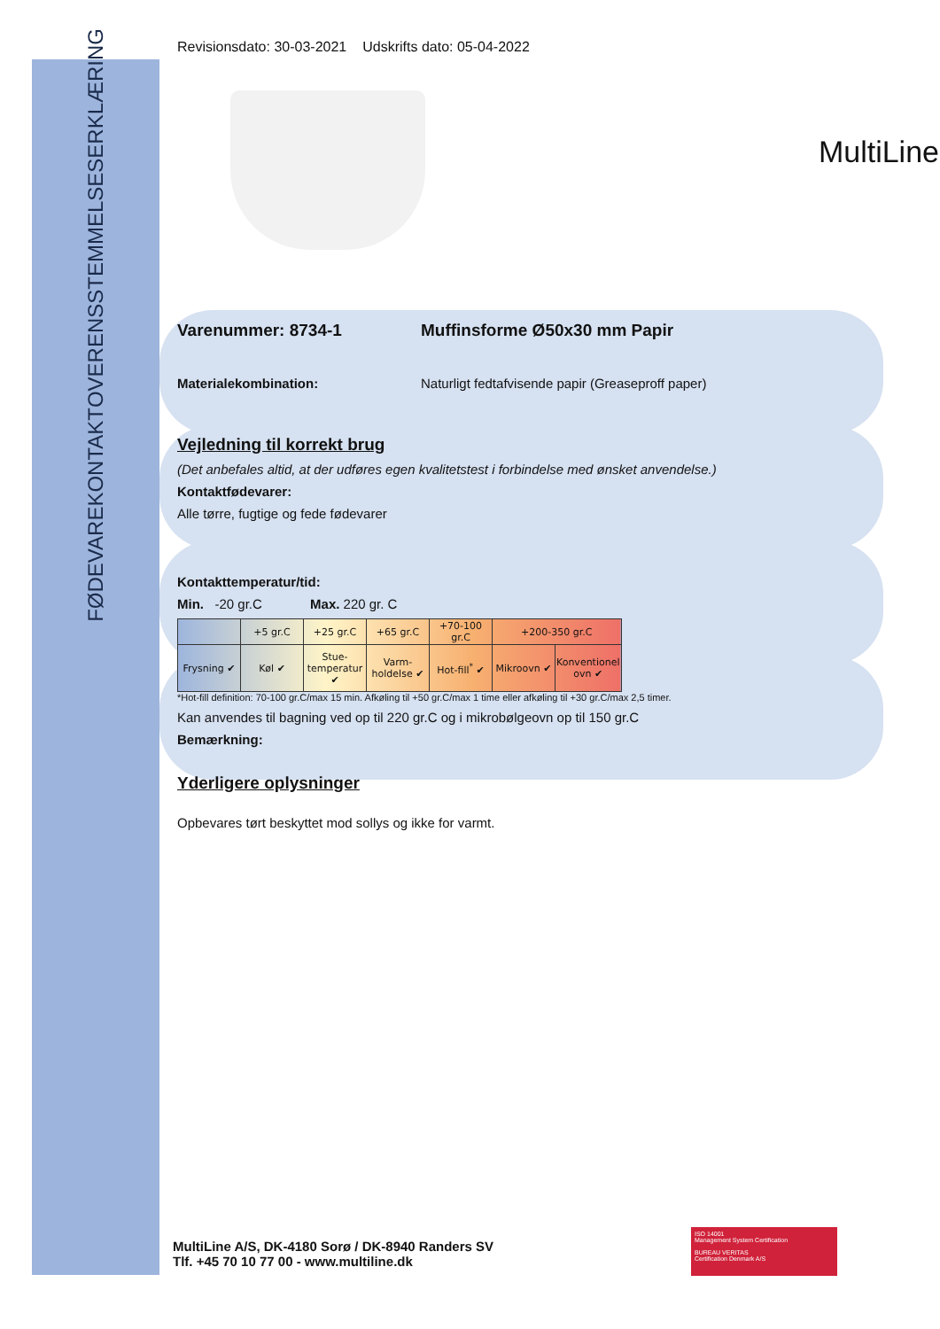OVERENSSTEMMELSESERKLÆRING
FØDEVAREKONTAKT
Revisionsdato: 30-03-2021 Udskrifts dato: 05-04-2022
MultiLine
Varenummer: 8734-1 Muffinsforme Ø50x30 mm Papir
Materialekombination: Naturligt fedtafvisende papir (Greaseproff paper)
Vejledning til korrekt brug
(Det anbefales altid, at der udføres egen kvalitetstest i forbindelse med ønsket anvendelse.)
Kontaktfødevarer:
Alle tørre, fugtige og fede fødevarer
Kontakttemperatur/tid:
Min. -20 gr.C Max. 220 gr. C
| | +5 gr.C | +25 gr.C | +65 gr.C | +70-100 gr.C | +200-350 gr.C | |
| --- | --- | --- | --- | --- | --- | --- |
| Frysning ✔ | Køl ✔ | Stue-temperatur ✔ | Varm-holdelse ✔ | Hot-fill<sup>*</sup> ✔ | Mikroovn ✔ | Konventionel ovn ✔ |
*Hot-fill definition: 70-100 gr.C/max 15 min. Afkøling til +50 gr.C/max 1 time eller afkøling til +30 gr.C/max 2,5 timer.
Kan anvendes til bagning ved op til 220 gr.C og i mikrobølgeovn op til 150 gr.C
Bemærkning:
Yderligere oplysninger
Opbevares tørt beskyttet mod sollys og ikke for varmt.
MultiLine A/S, DK-4180 Sorø / DK-8940 Randers SV
Tlf. +45 70 10 77 00 - www.multiline.dk
ISO 14001
Management System Certification
BUREAU VERITAS
Certification Denmark A/S